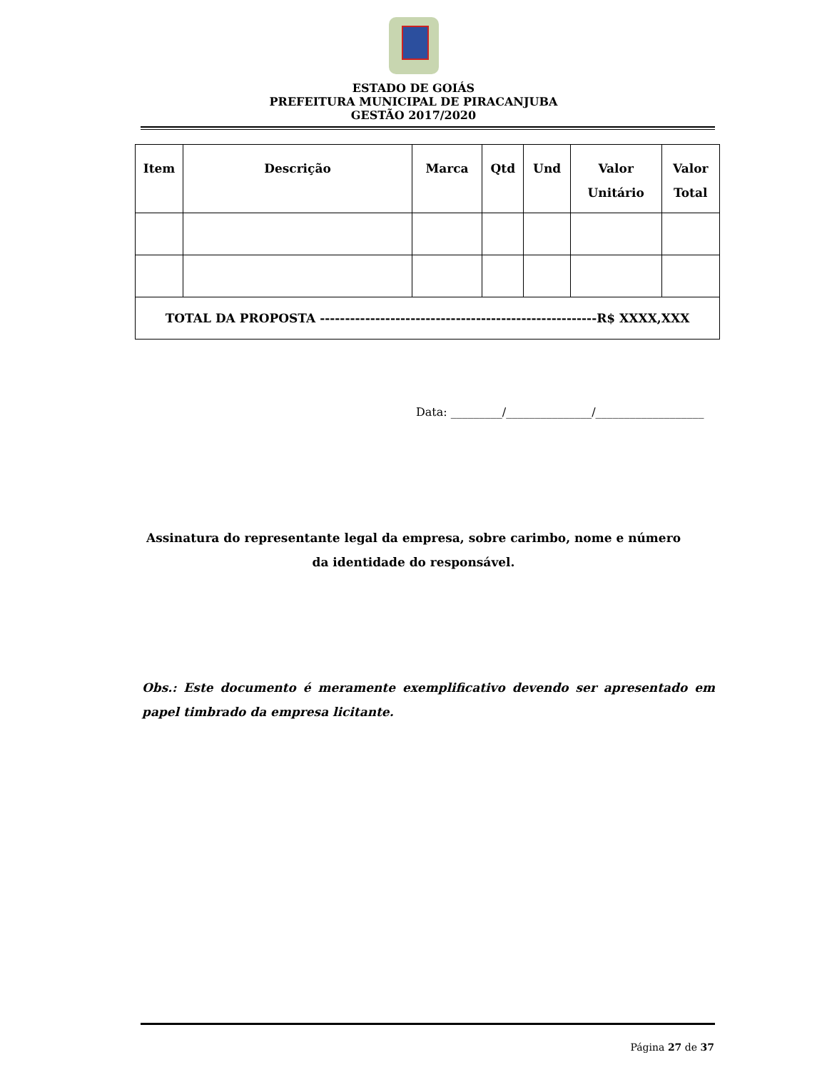ESTADO DE GOIÁS
PREFEITURA MUNICIPAL DE PIRACANJUBA
GESTÃO 2017/2020
| Item | Descrição | Marca | Qtd | Und | Valor Unitário | Valor Total |
| --- | --- | --- | --- | --- | --- | --- |
| TOTAL DA PROPOSTA -------------------------------------------------------R$ XXXX,XXX | | | | | | |
Data: _________/_______________/___________________
Assinatura do representante legal da empresa, sobre carimbo, nome e número da identidade do responsável.
Obs.: Este documento é meramente exemplificativo devendo ser apresentado em papel timbrado da empresa licitante.
Página 27 de 37